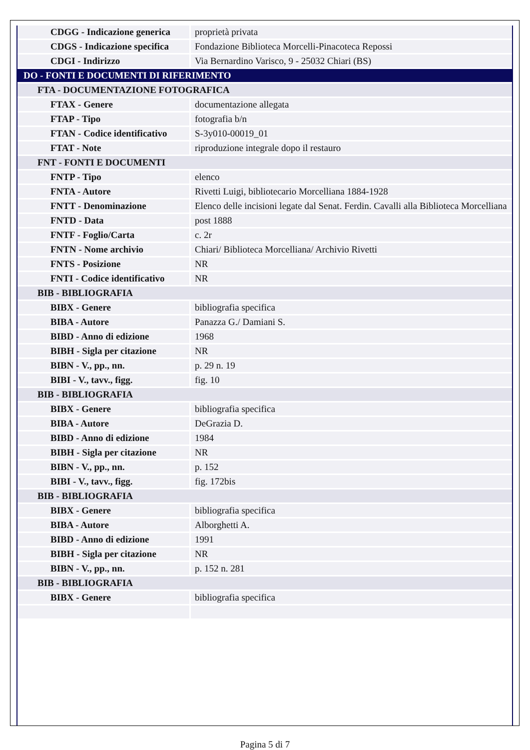| CDGG - Indicazione generica | proprietà privata |
| CDGS - Indicazione specifica | Fondazione Biblioteca Morcelli-Pinacoteca Repossi |
| CDGI - Indirizzo | Via Bernardino Varisco, 9 - 25032 Chiari (BS) |
| DO - FONTI E DOCUMENTI DI RIFERIMENTO | |
| FTA - DOCUMENTAZIONE FOTOGRAFICA | |
| FTAX - Genere | documentazione allegata |
| FTAP - Tipo | fotografia b/n |
| FTAN - Codice identificativo | S-3y010-00019_01 |
| FTAT - Note | riproduzione integrale dopo il restauro |
| FNT - FONTI E DOCUMENTI | |
| FNTP - Tipo | elenco |
| FNTA - Autore | Rivetti Luigi, bibliotecario Morcelliana 1884-1928 |
| FNTT - Denominazione | Elenco delle incisioni legate dal Senat. Ferdin. Cavalli alla Biblioteca Morcelliana |
| FNTD - Data | post 1888 |
| FNTF - Foglio/Carta | c. 2r |
| FNTN - Nome archivio | Chiari/ Biblioteca Morcelliana/ Archivio Rivetti |
| FNTS - Posizione | NR |
| FNTI - Codice identificativo | NR |
| BIB - BIBLIOGRAFIA | |
| BIBX - Genere | bibliografia specifica |
| BIBA - Autore | Panazza G./ Damiani S. |
| BIBD - Anno di edizione | 1968 |
| BIBH - Sigla per citazione | NR |
| BIBN - V., pp., nn. | p. 29 n. 19 |
| BIBI - V., tavv., figg. | fig. 10 |
| BIB - BIBLIOGRAFIA | |
| BIBX - Genere | bibliografia specifica |
| BIBA - Autore | DeGrazia D. |
| BIBD - Anno di edizione | 1984 |
| BIBH - Sigla per citazione | NR |
| BIBN - V., pp., nn. | p. 152 |
| BIBI - V., tavv., figg. | fig. 172bis |
| BIB - BIBLIOGRAFIA | |
| BIBX - Genere | bibliografia specifica |
| BIBA - Autore | Alborghetti A. |
| BIBD - Anno di edizione | 1991 |
| BIBH - Sigla per citazione | NR |
| BIBN - V., pp., nn. | p. 152 n. 281 |
| BIB - BIBLIOGRAFIA | |
| BIBX - Genere | bibliografia specifica |
Pagina 5 di 7